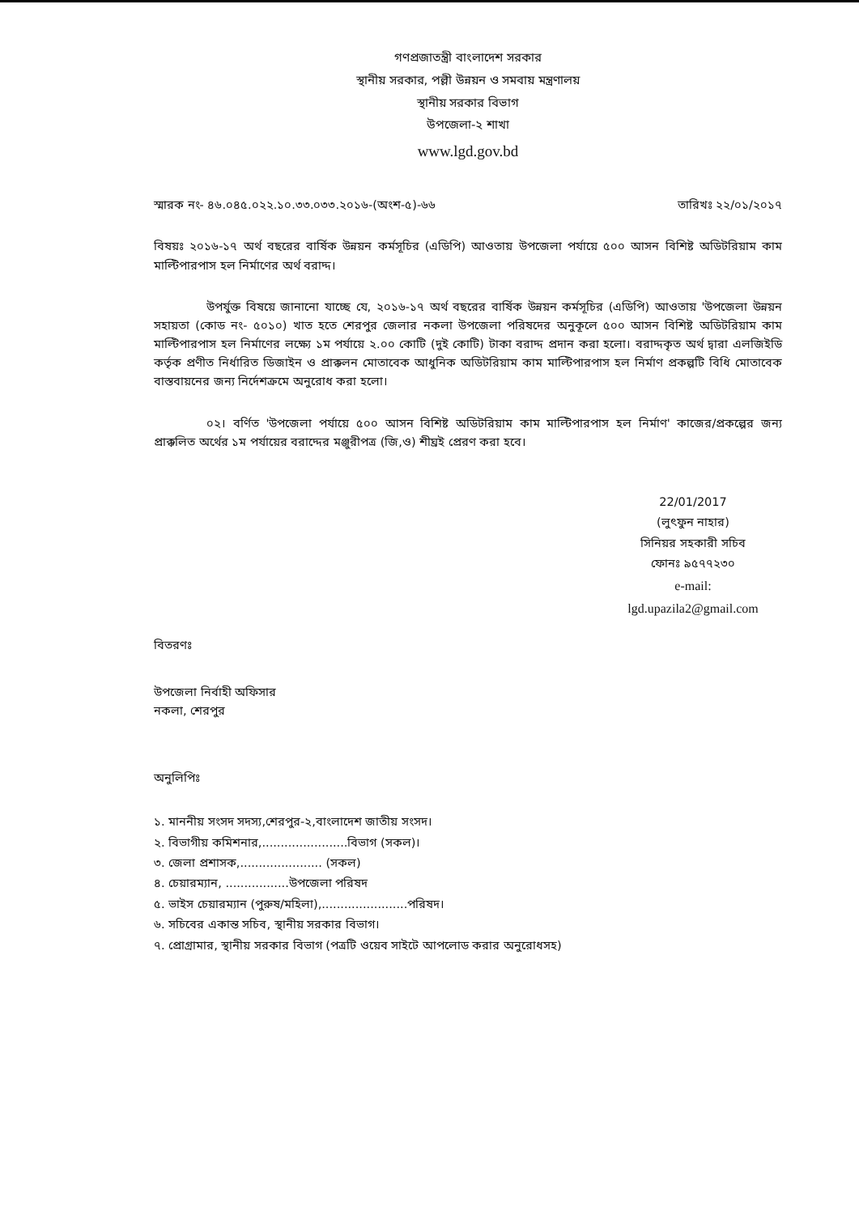গণপ্রজাতন্ত্রী বাংলাদেশ সরকার
স্থানীয় সরকার, পল্লী উন্নয়ন ও সমবায় মন্ত্রণালয়
স্থানীয় সরকার বিভাগ
উপজেলা-২ শাখা
www.lgd.gov.bd
স্মারক নং- ৪৬.০৪৫.০২২.১০.৩৩.০৩৩.২০১৬-(অংশ-৫)-৬৬ তারিখঃ ২২/০১/২০১৭
বিষয়ঃ ২০১৬-১৭ অর্থ বছরের বার্ষিক উন্নয়ন কর্মসূচির (এডিপি) আওতায় উপজেলা পর্যায়ে ৫০০ আসন বিশিষ্ট অডিটরিয়াম কাম মাল্টিপারপাস হল নির্মাণের অর্থ বরাদ্দ।
উপর্যুক্ত বিষয়ে জানানো যাচ্ছে যে, ২০১৬-১৭ অর্থ বছরের বার্ষিক উন্নয়ন কর্মসূচির (এডিপি) আওতায় 'উপজেলা উন্নয়ন সহায়তা (কোড নং- ৫০১০) খাত হতে শেরপুর জেলার নকলা উপজেলা পরিষদের অনুকূলে ৫০০ আসন বিশিষ্ট অডিটরিয়াম কাম মাল্টিপারপাস হল নির্মাণের লক্ষ্যে ১ম পর্যায়ে ২.০০ কোটি (দুই কোটি) টাকা বরাদ্দ প্রদান করা হলো। বরাদ্দকৃত অর্থ দ্বারা এলজিইডি কর্তৃক প্রণীত নির্ধারিত ডিজাইন ও প্রাক্কলন মোতাবেক আধুনিক অডিটরিয়াম কাম মাল্টিপারপাস হল নির্মাণ প্রকল্পটি বিধি মোতাবেক বাস্তবায়নের জন্য নির্দেশক্রমে অনুরোধ করা হলো।
০২। বর্ণিত 'উপজেলা পর্যায়ে ৫০০ আসন বিশিষ্ট অডিটরিয়াম কাম মাল্টিপারপাস হল নির্মাণ' কাজের/প্রকল্পের জন্য প্রাক্কলিত অর্থের ১ম পর্যায়ের বরাদ্দের মঞ্জুরীপত্র (জি,ও) শীঘ্রই প্রেরণ করা হবে।
22/01/2017
(লুৎফুন নাহার)
সিনিয়র সহকারী সচিব
ফোনঃ ৯৫৭৭২৩০
e-mail:
lgd.upazila2@gmail.com
বিতরণঃ
উপজেলা নির্বাহী অফিসার
নকলা, শেরপুর
অনুলিপিঃ
১. মাননীয় সংসদ সদস্য,শেরপুর-২,বাংলাদেশ জাতীয় সংসদ।
২. বিভাগীয় কমিশনার,.......................বিভাগ (সকল)।
৩. জেলা প্রশাসক,...................... (সকল)
৪. চেয়ারম্যান, .................উপজেলা পরিষদ
৫. ভাইস চেয়ারম্যান (পুরুষ/মহিলা),.......................পরিষদ।
৬. সচিবের একান্ত সচিব, স্থানীয় সরকার বিভাগ।
৭. প্রোগ্রামার, স্থানীয় সরকার বিভাগ (পত্রটি ওয়েব সাইটে আপলোড করার অনুরোধসহ)